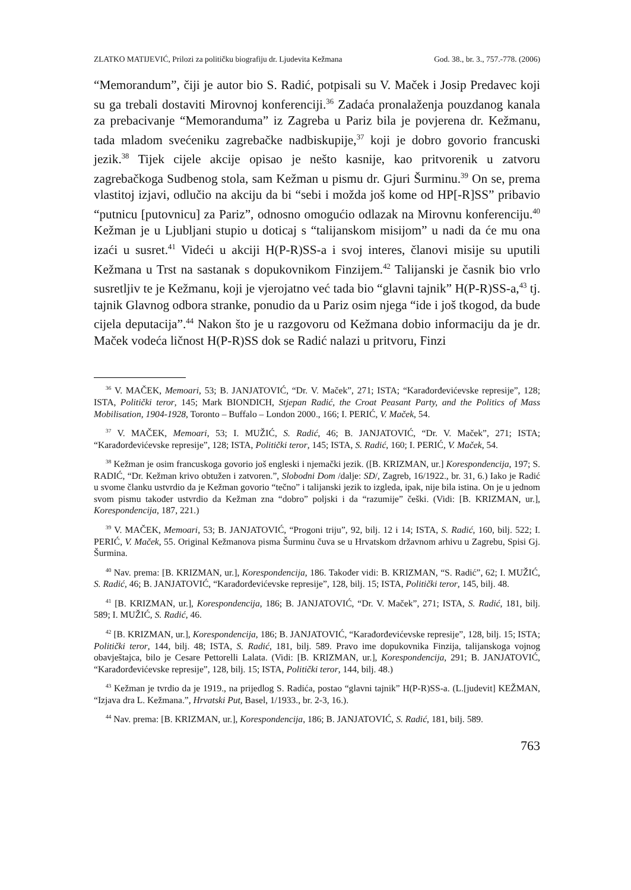ZLATKO MATIJEVIĆ, Prilozi za političku biografiju dr. Ljudevita Kežmana God. 38., br. 3., 757.-778. (2006)
“Memorandum”, čiji je autor bio S. Radić, potpisali su V. Maček i Josip Predavec koji su ga trebali dostaviti Mirovnoj konferenciji.<sup>36</sup> Zadaća pronalaženja pouzdanog kanala za prebacivanje “Memoranduma” iz Zagreba u Pariz bila je povjerena dr. Kežmanu, tada mladom svećeniku zagrebačke nadbiskupije,<sup>37</sup> koji je dobro govorio francuski jezik.<sup>38</sup> Tijek cijele akcije opisao je nešto kasnije, kao pritvorenik u zatvoru zagrebačkoga Sudbenog stola, sam Kežman u pismu dr. Gjuri Šurminu.<sup>39</sup> On se, prema vlastitoj izjavi, odlučio na akciju da bi “sebi i možda još kome od HP[-R]SS” pribavio “putnicu [putovnicu] za Pariz”, odnosno omogućio odlazak na Mirovnu konferenciju.<sup>40</sup> Kežman je u Ljubljani stupio u doticaj s “talijanskom misijom” u nadi da će mu ona izaći u susret.<sup>41</sup> Videći u akciji H(P-R)SS-a i svoj interes, članovi misije su uputili Kežmana u Trst na sastanak s dopukovnikom Finzijem.<sup>42</sup> Talijanski je časnik bio vrlo susretljiv te je Kežmanu, koji je vjerojatno već tada bio “glavni tajnik” H(P-R)SS-a,<sup>43</sup> tj. tajnik Glavnog odbora stranke, ponudio da u Pariz osim njega “ide i još tkogod, da bude cijela deputacija”.<sup>44</sup> Nakon što je u razgovoru od Kežmana dobio informaciju da je dr. Maček vodeća ličnost H(P-R)SS dok se Radić nalazi u pritvoru, Finzi
<sup>36</sup> V. MAČEK, Memoari, 53; B. JANJATOVIĆ, “Dr. V. Maček”, 271; ISTA; “Karađorđevićevske represije”, 128; ISTA, Politički teror, 145; Mark BIONDICH, Stjepan Radić, the Croat Peasant Party, and the Politics of Mass Mobilisation, 1904-1928, Toronto – Buffalo – London 2000., 166; I. PERIĆ, V. Maček, 54.
<sup>37</sup> V. MAČEK, Memoari, 53; I. MUŽIĆ, S. Radić, 46; B. JANJATOVIĆ, “Dr. V. Maček”, 271; ISTA; “Karađorđevićevske represije”, 128; ISTA, Politički teror, 145; ISTA, S. Radić, 160; I. PERIĆ, V. Maček, 54.
<sup>38</sup> Kežman je osim francuskoga govorio još engleski i njemački jezik. ([B. KRIZMAN, ur.] Korespondencija, 197; S. RADIĆ, “Dr. Kežman krivo obtužen i zatvoren.”, Slobodni Dom /dalje: SD/, Zagreb, 16/1922., br. 31, 6.) Iako je Radić u svome članku ustvrdio da je Kežman govorio “tečno” i talijanski jezik to izgleda, ipak, nije bila istina. On je u jednom svom pismu također ustvrdio da Kežman zna “dobro” poljski i da “razumije” češki. (Vidi: [B. KRIZMAN, ur.], Korespondencija, 187, 221.)
<sup>39</sup> V. MAČEK, Memoari, 53; B. JANJATOVIĆ, “Progoni triju”, 92, bilj. 12 i 14; ISTA, S. Radić, 160, bilj. 522; I. PERIĆ, V. Maček, 55. Original Kežmanova pisma Šurminu čuva se u Hrvatskom državnom arhivu u Zagrebu, Spisi Gj. Šurmina.
<sup>40</sup> Nav. prema: [B. KRIZMAN, ur.], Korespondencija, 186. Također vidi: B. KRIZMAN, “S. Radić”, 62; I. MUŽIĆ, S. Radić, 46; B. JANJATOVIĆ, “Karađorđevićevske represije”, 128, bilj. 15; ISTA, Politički teror, 145, bilj. 48.
<sup>41</sup> [B. KRIZMAN, ur.], Korespondencija, 186; B. JANJATOVIĆ, “Dr. V. Maček”, 271; ISTA, S. Radić, 181, bilj. 589; I. MUŽIĆ, S. Radić, 46.
<sup>42</sup> [B. KRIZMAN, ur.], Korespondencija, 186; B. JANJATOVIĆ, “Karađorđevićevske represije”, 128, bilj. 15; ISTA; Politički teror, 144, bilj. 48; ISTA, S. Radić, 181, bilj. 589. Pravo ime dopukovnika Finzija, talijanskoga vojnog obavještajca, bilo je Cesare Pettorelli Lalata. (Vidi: [B. KRIZMAN, ur.], Korespondencija, 291; B. JANJATOVIĆ, “Karađorđevićevske represije”, 128, bilj. 15; ISTA, Politički teror, 144, bilj. 48.)
<sup>43</sup> Kežman je tvrdio da je 1919., na prijedlog S. Radića, postao “glavni tajnik” H(P-R)SS-a. (L.[judevit] KEŽMAN, “Izjava dra L. Kežmana.”, Hrvatski Put, Basel, 1/1933., br. 2-3, 16.).
<sup>44</sup> Nav. prema: [B. KRIZMAN, ur.], Korespondencija, 186; B. JANJATOVIĆ, S. Radić, 181, bilj. 589.
763